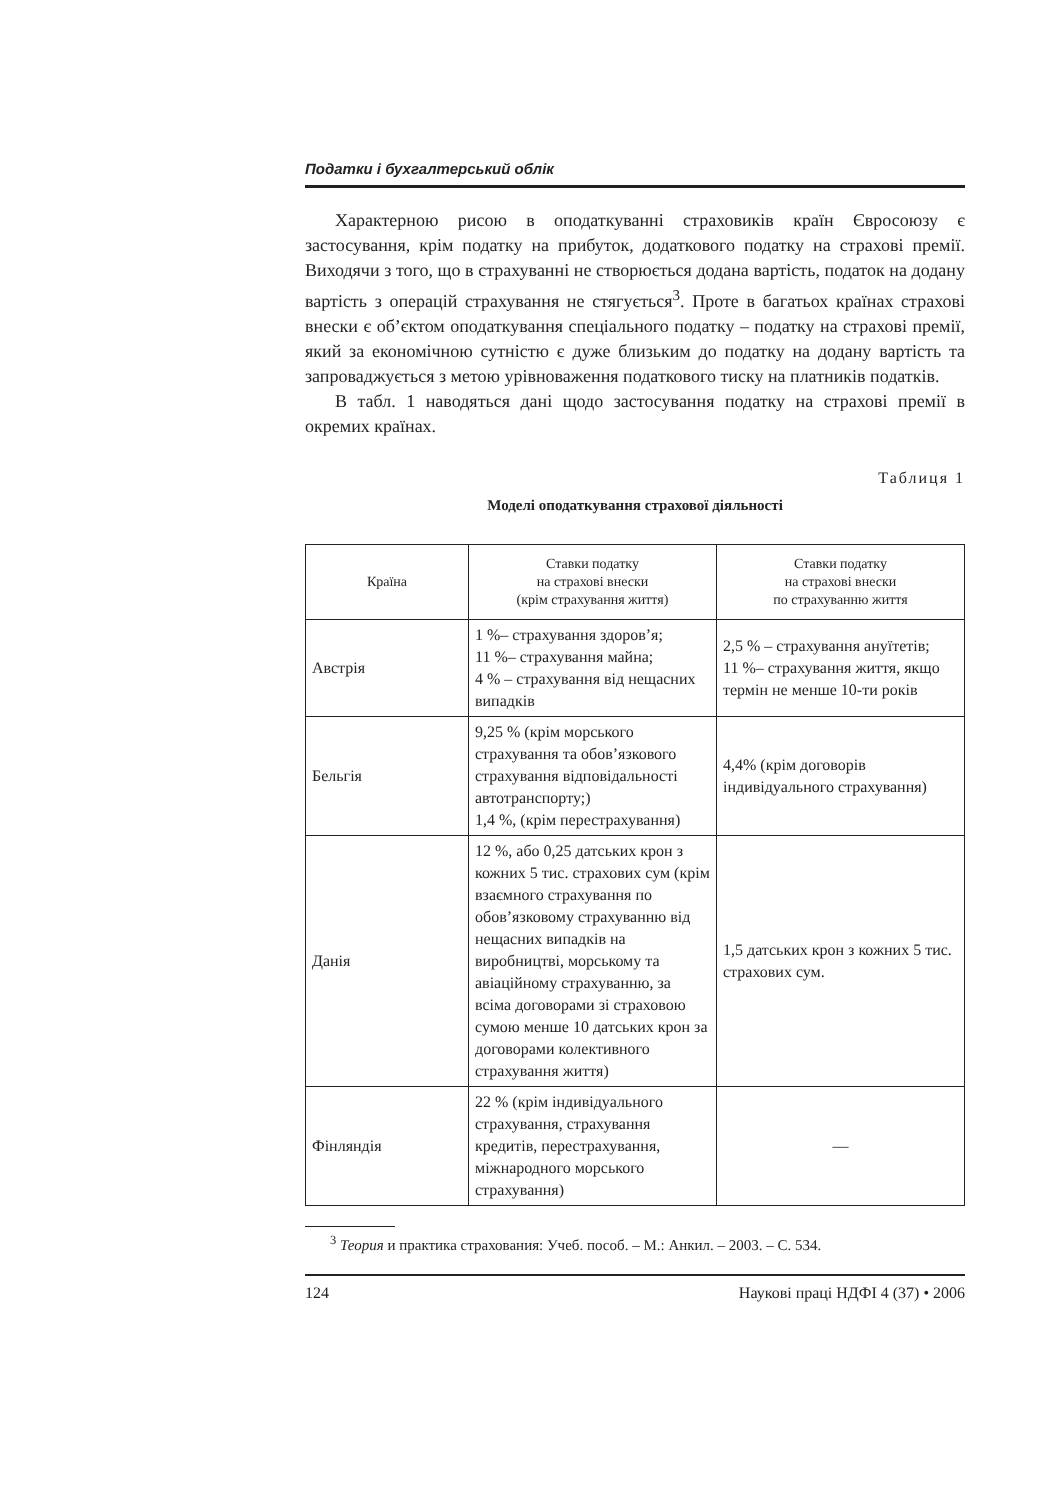Податки і бухгалтерський облік
Характерною рисою в оподаткуванні страховиків країн Євросоюзу є застосування, крім податку на прибуток, додаткового податку на страхові премії. Виходячи з того, що в страхуванні не створюється додана вартість, податок на додану вартість з операцій страхування не стягується<sup>3</sup>. Проте в багатьох країнах страхові внески є об’єктом оподаткування спеціального податку – податку на страхові премії, який за економічною сутністю є дуже близьким до податку на додану вартість та запроваджується з метою урівноваження податкового тиску на платників податків.
В табл. 1 наводяться дані щодо застосування податку на страхові премії в окремих країнах.
Таблиця 1
Моделі оподаткування страхової діяльності
| Країна | Ставки податку на страхові внески (крім страхування життя) | Ставки податку на страхові внески по страхуванню життя |
| --- | --- | --- |
| Австрія | 1 %– страхування здоров’я; 11 %– страхування майна; 4 % – страхування від нещасних випадків | 2,5 % – страхування ануїтетів; 11 %– страхування життя, якщо термін не менше 10-ти років |
| Бельгія | 9,25 % (крім морського страхування та обов’язкового страхування відповідальності автотранспорту;) 1,4 %, (крім перестрахування) | 4,4% (крім договорів індивідуального страхування) |
| Данія | 12 %, або 0,25 датських крон з кожних 5 тис. страхових сум (крім взаємного страхування по обов’язковому страхуванню від нещасних випадків на виробництві, морському та авіаційному страхуванню, за всіма договорами зі страховою сумою менше 10 датських крон за договорами колективного страхування життя) | 1,5 датських крон з кожних 5 тис. страхових сум. |
| Фінляндія | 22 % (крім індивідуального страхування, страхування кредитів, перестрахування, міжнародного морського страхування) | — |
<sup>3</sup> Теория и практика страхования: Учеб. пособ. – М.: Анкил. – 2003. – С. 534.
124 Наукові праці НДФІ 4 (37) • 2006